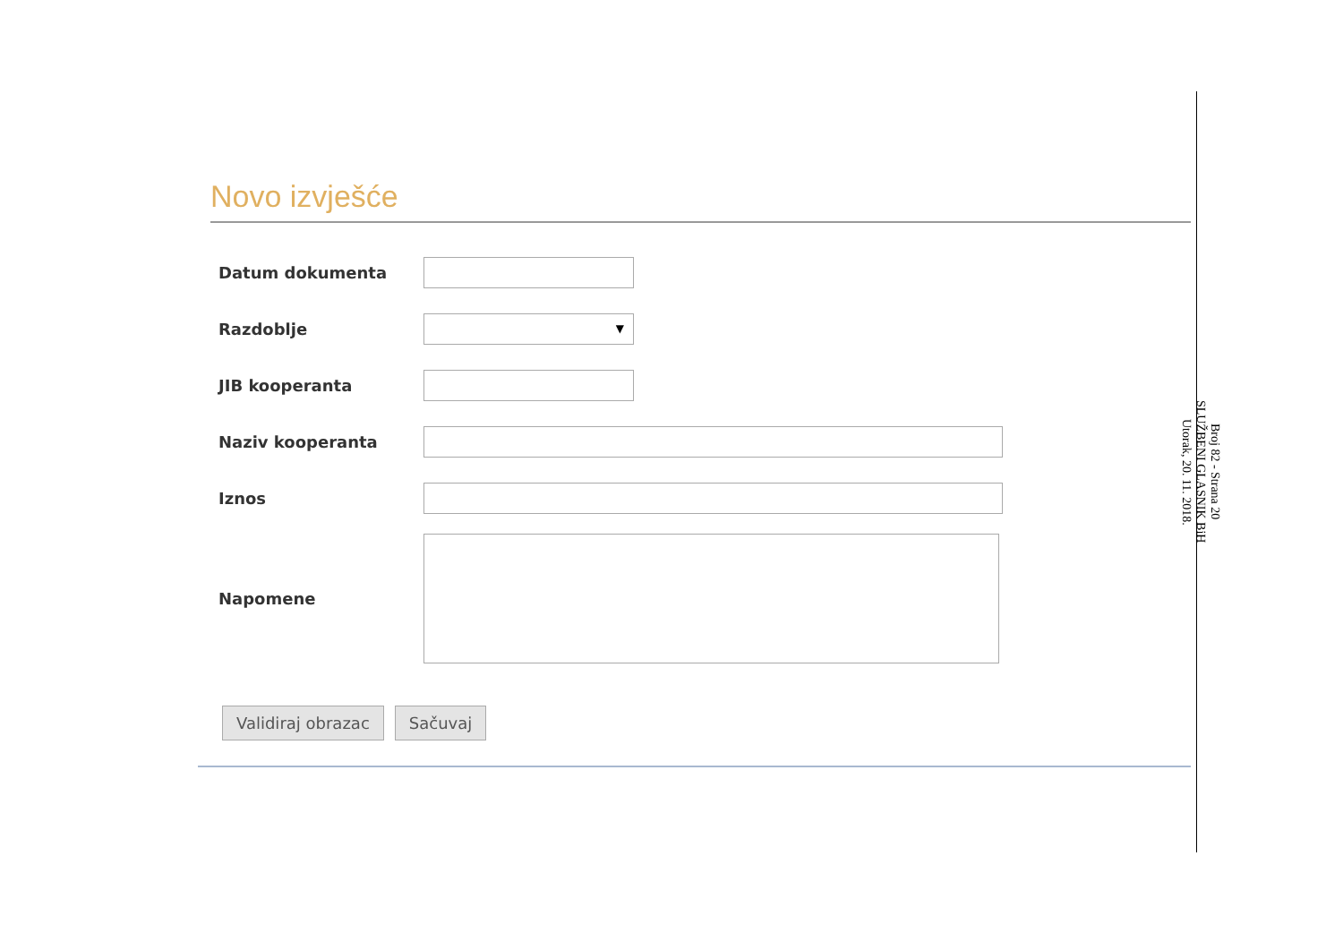Broj 82 - Strana 20
SLUŽBENI GLASNIK BiH
Utorak, 20. 11. 2018.
Novo izvješće
Datum dokumenta
Razdoblje
▼
JIB kooperanta
Naziv kooperanta
Iznos
Napomene
Validiraj obrazac Sačuvaj